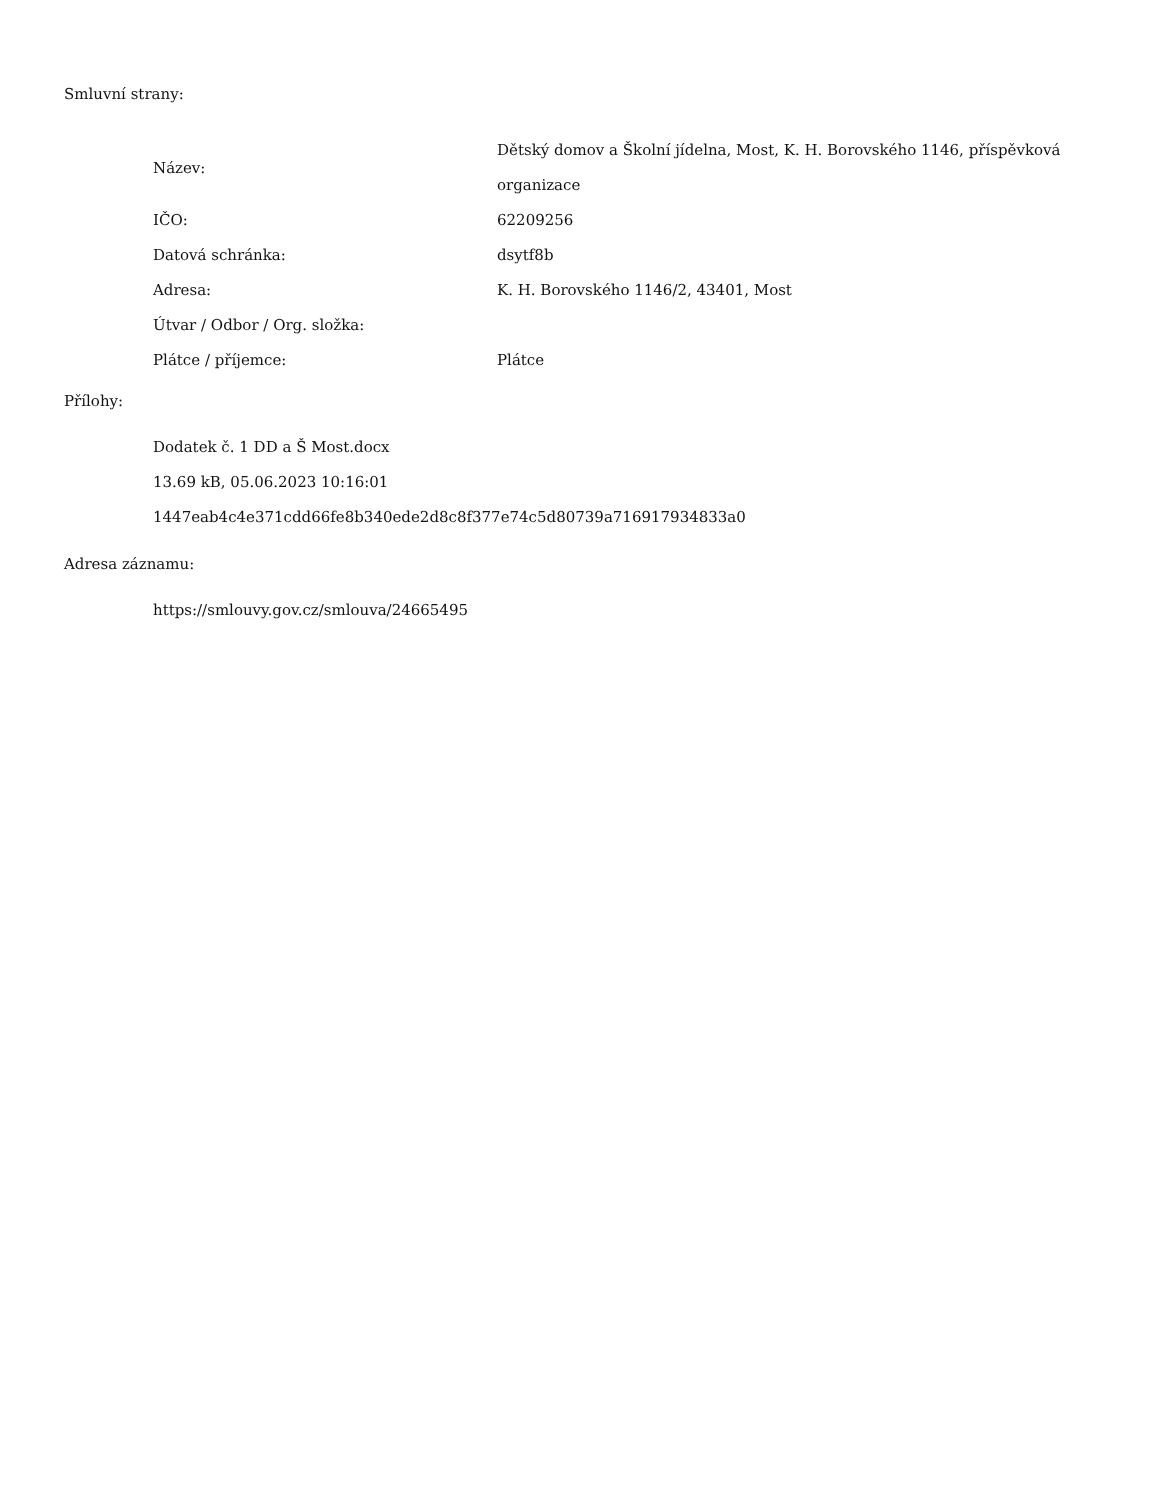Smluvní strany:
| Název: | Dětský domov a Školní jídelna, Most, K. H. Borovského 1146, příspěvková organizace |
| IČO: | 62209256 |
| Datová schránka: | dsytf8b |
| Adresa: | K. H. Borovského 1146/2, 43401, Most |
| Útvar / Odbor / Org. složka: | |
| Plátce / příjemce: | Plátce |
Přílohy:
Dodatek č. 1 DD a Š Most.docx
13.69 kB, 05.06.2023 10:16:01
1447eab4c4e371cdd66fe8b340ede2d8c8f377e74c5d80739a716917934833a0
Adresa záznamu:
https://smlouvy.gov.cz/smlouva/24665495